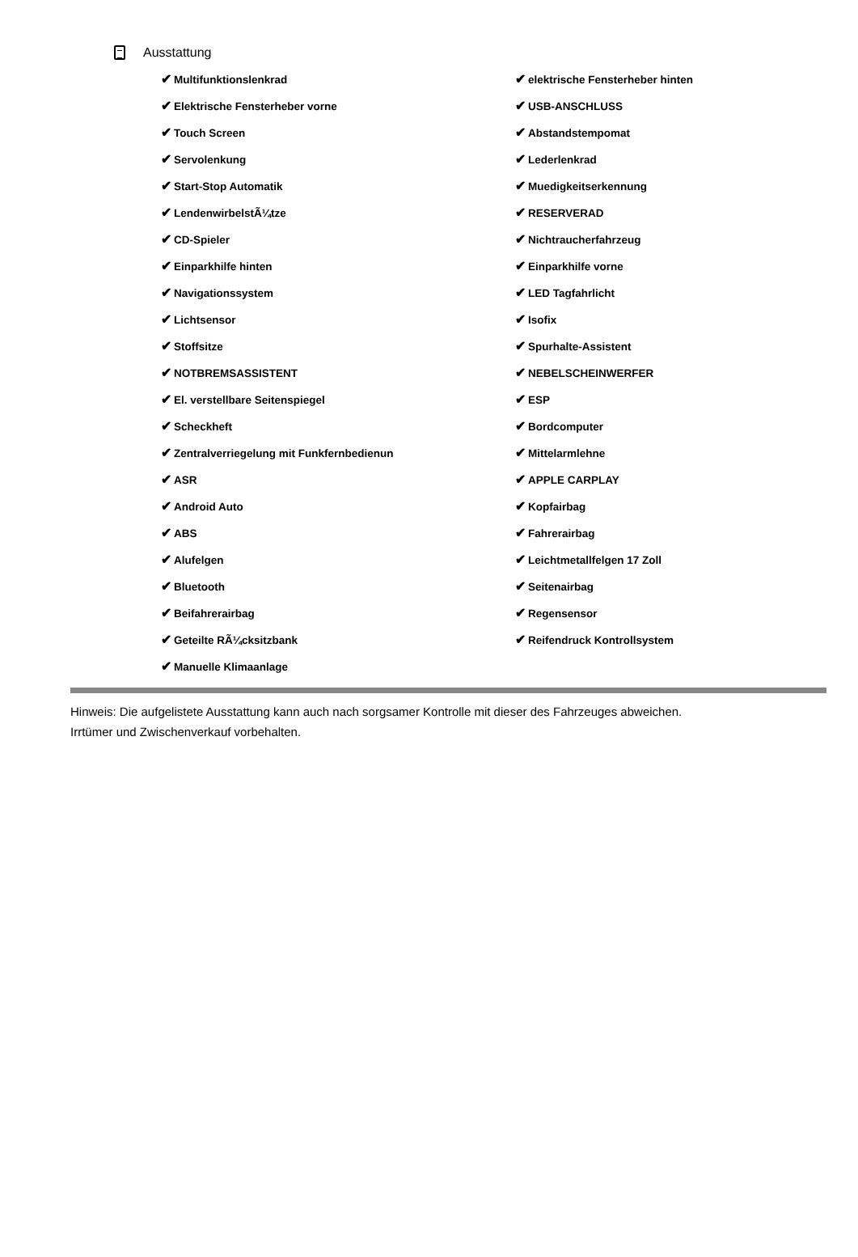Ausstattung
| ✔ Multifunktionslenkrad | ✔ elektrische Fensterheber hinten |
| ✔ Elektrische Fensterheber vorne | ✔ USB-ANSCHLUSS |
| ✔ Touch Screen | ✔ Abstandstempomat |
| ✔ Servolenkung | ✔ Lederlenkrad |
| ✔ Start-Stop Automatik | ✔ Muedigkeitserkennung |
| ✔ LendenwirbelstÃ¼tze | ✔ RESERVERAD |
| ✔ CD-Spieler | ✔ Nichtraucherfahrzeug |
| ✔ Einparkhilfe hinten | ✔ Einparkhilfe vorne |
| ✔ Navigationssystem | ✔ LED Tagfahrlicht |
| ✔ Lichtsensor | ✔ Isofix |
| ✔ Stoffsitze | ✔ Spurhalte-Assistent |
| ✔ NOTBREMSASSISTENT | ✔ NEBELSCHEINWERFER |
| ✔ El. verstellbare Seitenspiegel | ✔ ESP |
| ✔ Scheckheft | ✔ Bordcomputer |
| ✔ Zentralverriegelung mit Funkfernbedienun | ✔ Mittelarmlehne |
| ✔ ASR | ✔ APPLE CARPLAY |
| ✔ Android Auto | ✔ Kopfairbag |
| ✔ ABS | ✔ Fahrerairbag |
| ✔ Alufelgen | ✔ Leichtmetallfelgen 17 Zoll |
| ✔ Bluetooth | ✔ Seitenairbag |
| ✔ Beifahrerairbag | ✔ Regensensor |
| ✔ Geteilte RÃ¼cksitzbank | ✔ Reifendruck Kontrollsystem |
| ✔ Manuelle Klimaanlage | |
Hinweis: Die aufgelistete Ausstattung kann auch nach sorgsamer Kontrolle mit dieser des Fahrzeuges abweichen. Irrtümer und Zwischenverkauf vorbehalten.